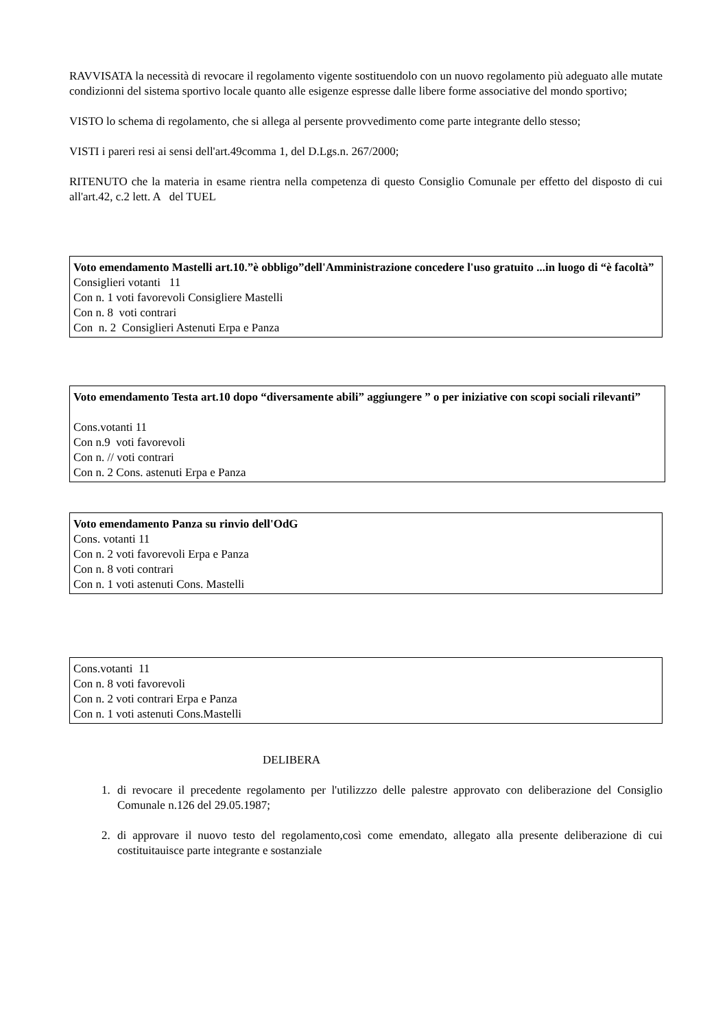RAVVISATA la necessità di revocare il regolamento vigente sostituendolo con un nuovo regolamento più adeguato alle mutate condizionni del sistema sportivo locale quanto alle esigenze espresse dalle libere forme associative del mondo sportivo;
VISTO lo schema di regolamento, che si allega al persente provvedimento come parte integrante dello stesso;
VISTI i pareri resi ai sensi dell'art.49comma 1, del D.Lgs.n. 267/2000;
RITENUTO che la materia in esame rientra nella competenza di questo Consiglio Comunale per effetto del disposto di cui all'art.42, c.2 lett. A del TUEL
Voto emendamento Mastelli art.10.”è obbligo”dell'Amministrazione concedere l'uso gratuito ...in luogo di “è facoltà”
Consiglieri votanti 11
Con n. 1 voti favorevoli Consigliere Mastelli
Con n. 8 voti contrari
Con n. 2 Consiglieri Astenuti Erpa e Panza
Voto emendamento Testa art.10 dopo “diversamente abili” aggiungere ” o per iniziative con scopi sociali rilevanti”
Cons.votanti 11
Con n.9 voti favorevoli
Con n. // voti contrari
Con n. 2 Cons. astenuti Erpa e Panza
Voto emendamento Panza su rinvio dell'OdG
Cons. votanti 11
Con n. 2 voti favorevoli Erpa e Panza
Con n. 8 voti contrari
Con n. 1 voti astenuti Cons. Mastelli
Cons.votanti 11
Con n. 8 voti favorevoli
Con n. 2 voti contrari Erpa e Panza
Con n. 1 voti astenuti Cons.Mastelli
DELIBERA
1. di revocare il precedente regolamento per l'utilizzzo delle palestre approvato con deliberazione del Consiglio Comunale n.126 del 29.05.1987;
2. di approvare il nuovo testo del regolamento,così come emendato, allegato alla presente deliberazione di cui costituitauisce parte integrante e sostanziale